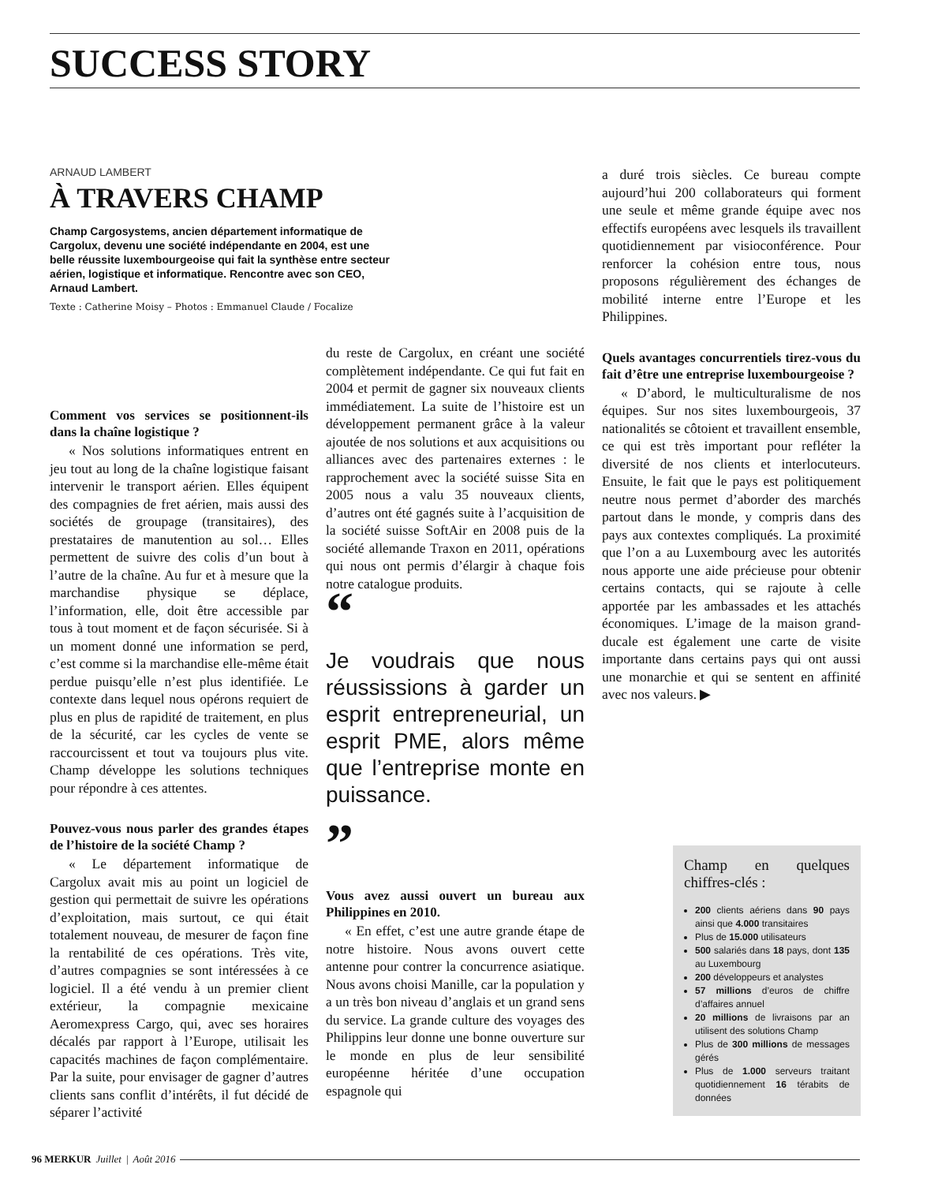SUCCESS STORY
ARNAUD LAMBERT
À TRAVERS CHAMP
Champ Cargosystems, ancien département informatique de Cargolux, devenu une société indépendante en 2004, est une belle réussite luxembourgeoise qui fait la synthèse entre secteur aérien, logistique et informatique. Rencontre avec son CEO, Arnaud Lambert.
Texte : Catherine Moisy – Photos : Emmanuel Claude / Focalize
Comment vos services se positionnent-ils dans la chaîne logistique ?
« Nos solutions informatiques entrent en jeu tout au long de la chaîne logistique faisant intervenir le transport aérien. Elles équipent des compagnies de fret aérien, mais aussi des sociétés de groupage (transitaires), des prestataires de manutention au sol… Elles permettent de suivre des colis d’un bout à l’autre de la chaîne. Au fur et à mesure que la marchandise physique se déplace, l’information, elle, doit être accessible par tous à tout moment et de façon sécurisée. Si à un moment donné une information se perd, c’est comme si la marchandise elle-même était perdue puisqu’elle n’est plus identifiée. Le contexte dans lequel nous opérons requiert de plus en plus de rapidité de traitement, en plus de la sécurité, car les cycles de vente se raccourcissent et tout va toujours plus vite. Champ développe les solutions techniques pour répondre à ces attentes.
Pouvez-vous nous parler des grandes étapes de l’histoire de la société Champ ?
« Le département informatique de Cargolux avait mis au point un logiciel de gestion qui permettait de suivre les opérations d’exploitation, mais surtout, ce qui était totalement nouveau, de mesurer de façon fine la rentabilité de ces opérations. Très vite, d’autres compagnies se sont intéressées à ce logiciel. Il a été vendu à un premier client extérieur, la compagnie mexicaine Aeromexpress Cargo, qui, avec ses horaires décalés par rapport à l’Europe, utilisait les capacités machines de façon complémentaire. Par la suite, pour envisager de gagner d’autres clients sans conflit d’intérêts, il fut décidé de séparer l’activité
du reste de Cargolux, en créant une société complètement indépendante. Ce qui fut fait en 2004 et permit de gagner six nouveaux clients immédiatement. La suite de l’histoire est un développement permanent grâce à la valeur ajoutée de nos solutions et aux acquisitions ou alliances avec des partenaires externes : le rapprochement avec la société suisse Sita en 2005 nous a valu 35 nouveaux clients, d’autres ont été gagnés suite à l’acquisition de la société suisse SoftAir en 2008 puis de la société allemande Traxon en 2011, opérations qui nous ont permis d’élargir à chaque fois notre catalogue produits.
“
Je voudrais que nous réussissions à garder un esprit entrepreneurial, un esprit PME, alors même que l’entreprise monte en puissance.
”
Vous avez aussi ouvert un bureau aux Philippines en 2010.
« En effet, c’est une autre grande étape de notre histoire. Nous avons ouvert cette antenne pour contrer la concurrence asiatique. Nous avons choisi Manille, car la population y a un très bon niveau d’anglais et un grand sens du service. La grande culture des voyages des Philippins leur donne une bonne ouverture sur le monde en plus de leur sensibilité européenne héritée d’une occupation espagnole qui
a duré trois siècles. Ce bureau compte aujourd’hui 200 collaborateurs qui forment une seule et même grande équipe avec nos effectifs européens avec lesquels ils travaillent quotidiennement par visioconférence. Pour renforcer la cohésion entre tous, nous proposons régulièrement des échanges de mobilité interne entre l’Europe et les Philippines.
Quels avantages concurrentiels tirez-vous du fait d’être une entreprise luxembourgeoise ?
« D’abord, le multiculturalisme de nos équipes. Sur nos sites luxembourgeois, 37 nationalités se côtoient et travaillent ensemble, ce qui est très important pour refléter la diversité de nos clients et interlocuteurs. Ensuite, le fait que le pays est politiquement neutre nous permet d’aborder des marchés partout dans le monde, y compris dans des pays aux contextes compliqués. La proximité que l’on a au Luxembourg avec les autorités nous apporte une aide précieuse pour obtenir certains contacts, qui se rajoute à celle apportée par les ambassades et les attachés économiques. L’image de la maison grand-ducale est également une carte de visite importante dans certains pays qui ont aussi une monarchie et qui se sentent en affinité avec nos valeurs. ▶
Champ en quelques chiffres-clés :
200 clients aériens dans 90 pays ainsi que 4.000 transitaires
Plus de 15.000 utilisateurs
500 salariés dans 18 pays, dont 135 au Luxembourg
200 développeurs et analystes
57 millions d’euros de chiffre d’affaires annuel
20 millions de livraisons par an utilisent des solutions Champ
Plus de 300 millions de messages gérés
Plus de 1.000 serveurs traitant quotidiennement 16 térabits de données
96 MERKUR Juillet | Août 2016